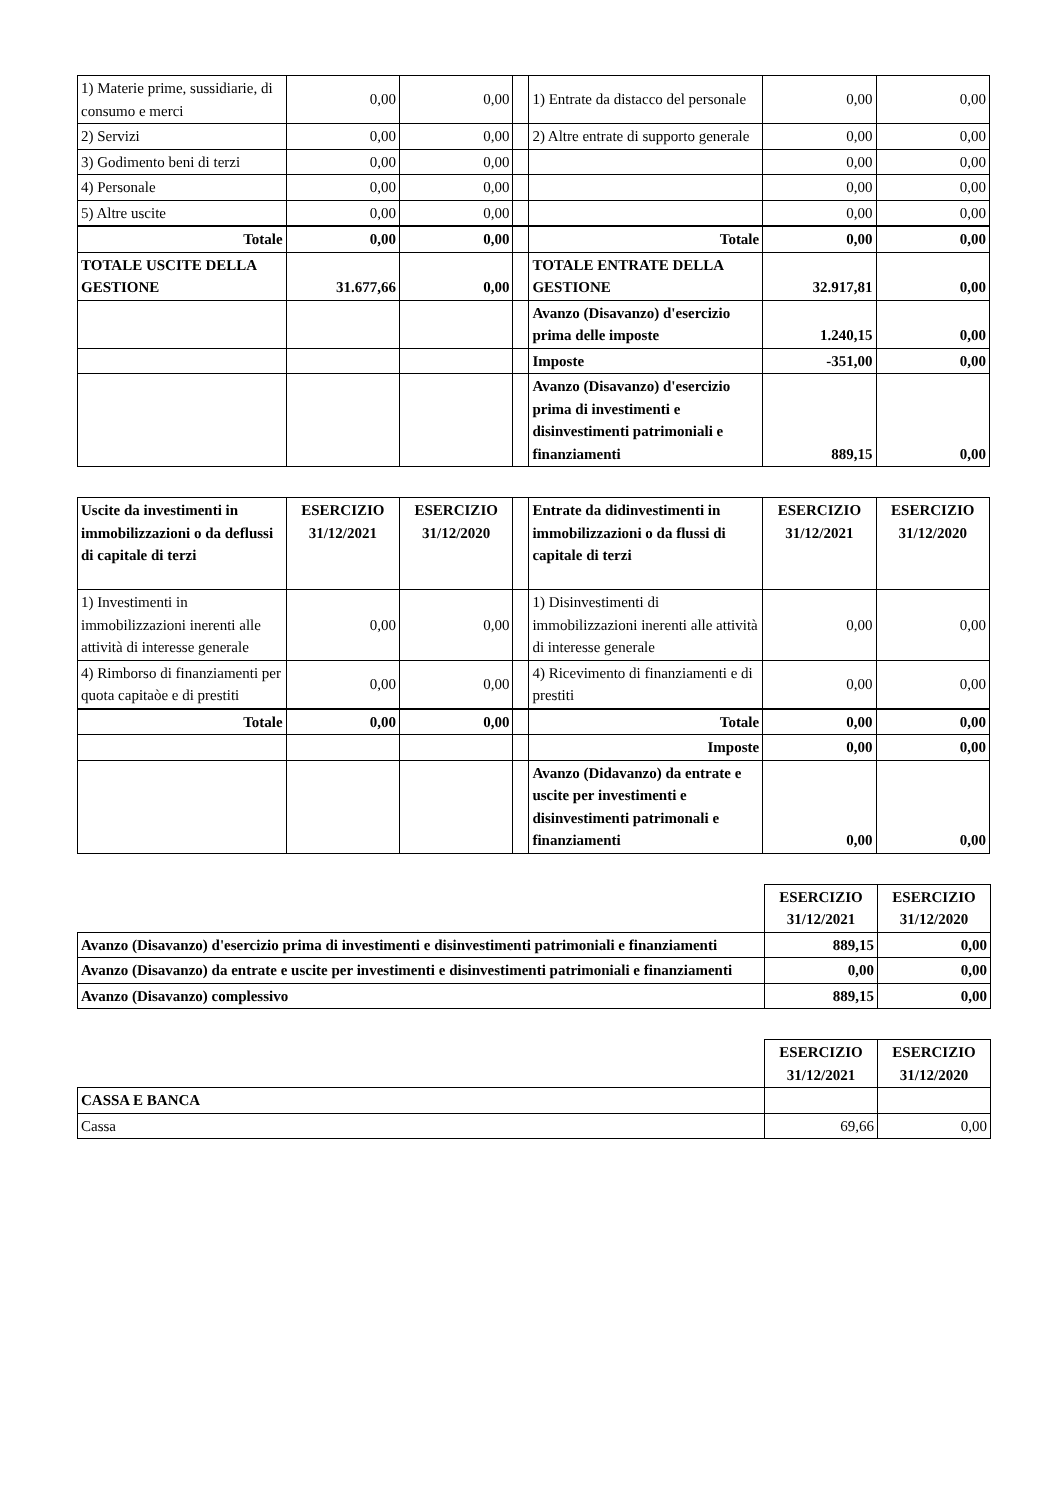| 1) Materie prime, sussidiarie, di consumo e merci | 0,00 | 0,00 | | 1) Entrate da distacco del personale | 0,00 | 0,00 |
| 2) Servizi | 0,00 | 0,00 | | 2) Altre entrate di supporto generale | 0,00 | 0,00 |
| 3) Godimento beni di terzi | 0,00 | 0,00 | | | 0,00 | 0,00 |
| 4) Personale | 0,00 | 0,00 | | | 0,00 | 0,00 |
| 5) Altre uscite | 0,00 | 0,00 | | | 0,00 | 0,00 |
| Totale | 0,00 | 0,00 | | Totale | 0,00 | 0,00 |
| TOTALE USCITE DELLA GESTIONE | 31.677,66 | 0,00 | | TOTALE ENTRATE DELLA GESTIONE | 32.917,81 | 0,00 |
| | | | | Avanzo (Disavanzo) d'esercizio prima delle imposte | 1.240,15 | 0,00 |
| | | | | Imposte | -351,00 | 0,00 |
| | | | | Avanzo (Disavanzo) d'esercizio prima di investimenti e disinvestimenti patrimoniali e finanziamenti | 889,15 | 0,00 |
| Uscite da investimenti in immobilizzazioni o da deflussi di capitale di terzi | ESERCIZIO 31/12/2021 | ESERCIZIO 31/12/2020 | | Entrate da didinvestimenti in immobilizzazioni o da flussi di capitale di terzi | ESERCIZIO 31/12/2021 | ESERCIZIO 31/12/2020 |
| 1) Investimenti in immobilizzazioni inerenti alle attività di interesse generale | 0,00 | 0,00 | | 1) Disinvestimenti di immobilizzazioni inerenti alle attività di interesse generale | 0,00 | 0,00 |
| 4) Rimborso di finanziamenti per quota capitaòe e di prestiti | 0,00 | 0,00 | | 4) Ricevimento di finanziamenti e di prestiti | 0,00 | 0,00 |
| Totale | 0,00 | 0,00 | | Totale | 0,00 | 0,00 |
| | | | | Imposte | 0,00 | 0,00 |
| | | | | Avanzo (Didavanzo) da entrate e uscite per investimenti e disinvestimenti patrimonali e finanziamenti | 0,00 | 0,00 |
| | ESERCIZIO 31/12/2021 | ESERCIZIO 31/12/2020 |
| Avanzo (Disavanzo) d'esercizio prima di investimenti e disinvestimenti patrimoniali e finanziamenti | 889,15 | 0,00 |
| Avanzo (Disavanzo) da entrate e uscite per investimenti e disinvestimenti patrimoniali e finanziamenti | 0,00 | 0,00 |
| Avanzo (Disavanzo) complessivo | 889,15 | 0,00 |
| | ESERCIZIO 31/12/2021 | ESERCIZIO 31/12/2020 |
| CASSA E BANCA | | |
| Cassa | 69,66 | 0,00 |